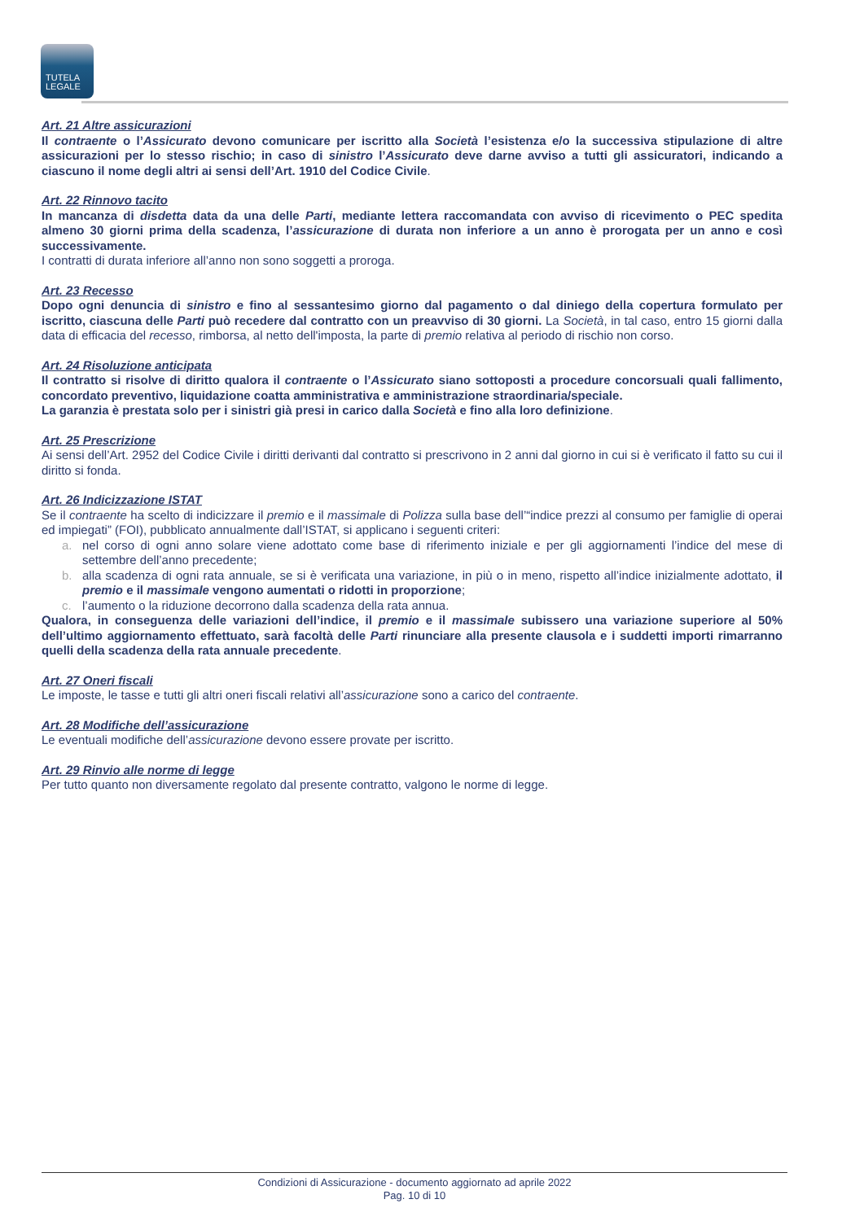TUTELA
LEGALE
Art. 21 Altre assicurazioni
Il contraente o l’Assicurato devono comunicare per iscritto alla Società l’esistenza e/o la successiva stipulazione di altre assicurazioni per lo stesso rischio; in caso di sinistro l’Assicurato deve darne avviso a tutti gli assicuratori, indicando a ciascuno il nome degli altri ai sensi dell’Art. 1910 del Codice Civile.
Art. 22 Rinnovo tacito
In mancanza di disdetta data da una delle Parti, mediante lettera raccomandata con avviso di ricevimento o PEC spedita almeno 30 giorni prima della scadenza, l’assicurazione di durata non inferiore a un anno è prorogata per un anno e così successivamente.
I contratti di durata inferiore all’anno non sono soggetti a proroga.
Art. 23 Recesso
Dopo ogni denuncia di sinistro e fino al sessantesimo giorno dal pagamento o dal diniego della copertura formulato per iscritto, ciascuna delle Parti può recedere dal contratto con un preavviso di 30 giorni. La Società, in tal caso, entro 15 giorni dalla data di efficacia del recesso, rimborsa, al netto dell'imposta, la parte di premio relativa al periodo di rischio non corso.
Art. 24 Risoluzione anticipata
Il contratto si risolve di diritto qualora il contraente o l’Assicurato siano sottoposti a procedure concorsuali quali fallimento, concordato preventivo, liquidazione coatta amministrativa e amministrazione straordinaria/speciale.
La garanzia è prestata solo per i sinistri già presi in carico dalla Società e fino alla loro definizione.
Art. 25 Prescrizione
Ai sensi dell’Art. 2952 del Codice Civile i diritti derivanti dal contratto si prescrivono in 2 anni dal giorno in cui si è verificato il fatto su cui il diritto si fonda.
Art. 26 Indicizzazione ISTAT
Se il contraente ha scelto di indicizzare il premio e il massimale di Polizza sulla base dell’“indice prezzi al consumo per famiglie di operai ed impiegati” (FOI), pubblicato annualmente dall’ISTAT, si applicano i seguenti criteri:
a. nel corso di ogni anno solare viene adottato come base di riferimento iniziale e per gli aggiornamenti l’indice del mese di settembre dell’anno precedente;
b. alla scadenza di ogni rata annuale, se si è verificata una variazione, in più o in meno, rispetto all’indice inizialmente adottato, il premio e il massimale vengono aumentati o ridotti in proporzione;
c. l’aumento o la riduzione decorrono dalla scadenza della rata annua.
Qualora, in conseguenza delle variazioni dell’indice, il premio e il massimale subissero una variazione superiore al 50% dell’ultimo aggiornamento effettuato, sarà facoltà delle Parti rinunciare alla presente clausola e i suddetti importi rimarranno quelli della scadenza della rata annuale precedente.
Art. 27 Oneri fiscali
Le imposte, le tasse e tutti gli altri oneri fiscali relativi all’assicurazione sono a carico del contraente.
Art. 28 Modifiche dell’assicurazione
Le eventuali modifiche dell’assicurazione devono essere provate per iscritto.
Art. 29 Rinvio alle norme di legge
Per tutto quanto non diversamente regolato dal presente contratto, valgono le norme di legge.
Condizioni di Assicurazione - documento aggiornato ad aprile 2022
Pag. 10 di 10